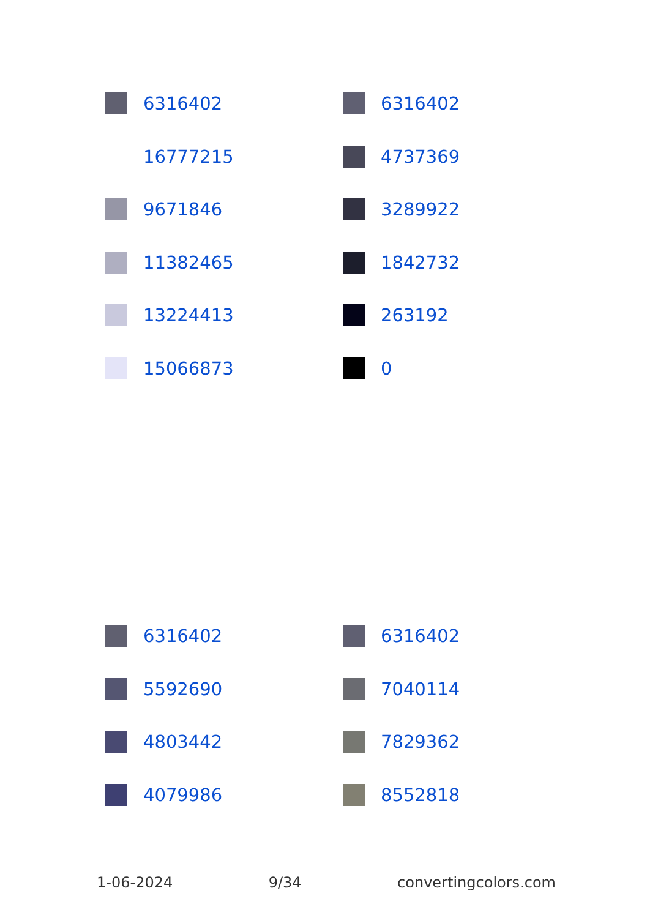6316402
6316402
16777215
4737369
9671846
3289922
11382465
1842732
13224413
263192
15066873
0
6316402
6316402
5592690
7040114
4803442
7829362
4079986
8552818
1-06-2024 9/34 convertingcolors.com